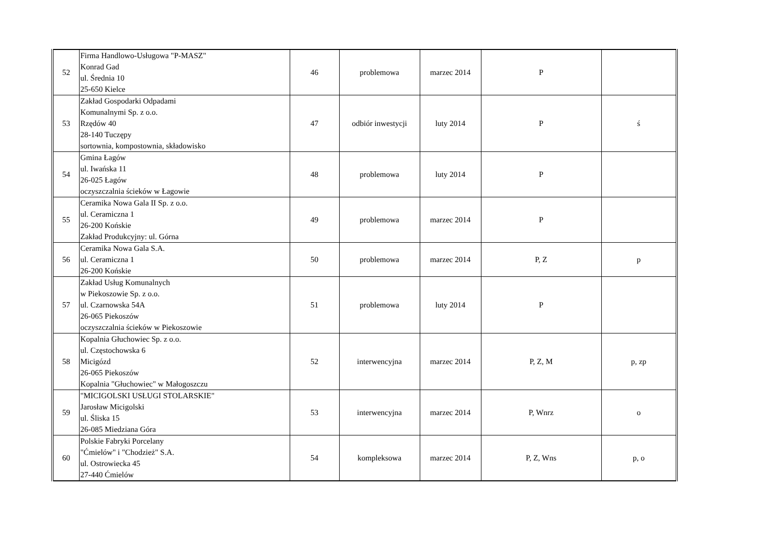| 52 | Firma Handlowo-Usługowa "P-MASZ" Konrad Gad ul. Średnia 10 25-650 Kielce | 46 | problemowa | marzec 2014 | P | |
| 53 | Zakład Gospodarki Odpadami Komunalnymi Sp. z o.o. Rzędów 40 28-140 Tuczępy sortownia, kompostownia, składowisko | 47 | odbiór inwestycji | luty 2014 | P | ś |
| 54 | Gmina Łagów ul. Iwańska 11 26-025 Łagów oczyszczalnia ścieków w Łagowie | 48 | problemowa | luty 2014 | P | |
| 55 | Ceramika Nowa Gala II Sp. z o.o. ul. Ceramiczna 1 26-200 Końskie Zakład Produkcyjny: ul. Górna | 49 | problemowa | marzec 2014 | P | |
| 56 | Ceramika Nowa Gala S.A. ul. Ceramiczna 1 26-200 Końskie | 50 | problemowa | marzec 2014 | P, Z | p |
| 57 | Zakład Usług Komunalnych w Piekoszowie Sp. z o.o. ul. Czarnowska 54A 26-065 Piekoszów oczyszczalnia ścieków w Piekoszowie | 51 | problemowa | luty 2014 | P | |
| 58 | Kopalnia Głuchowiec Sp. z o.o. ul. Częstochowska 6 Micigózd 26-065 Piekoszów Kopalnia "Głuchowiec" w Małogoszczu | 52 | interwencyjna | marzec 2014 | P, Z, M | p, zp |
| 59 | "MICIGOLSKI USŁUGI STOLARSKIE" Jarosław Micigolski ul. Śliska 15 26-085 Miedziana Góra | 53 | interwencyjna | marzec 2014 | P, Wnrz | o |
| 60 | Polskie Fabryki Porcelany "Ćmielów" i "Chodzież" S.A. ul. Ostrowiecka 45 27-440 Ćmielów | 54 | kompleksowa | marzec 2014 | P, Z, Wns | p, o |